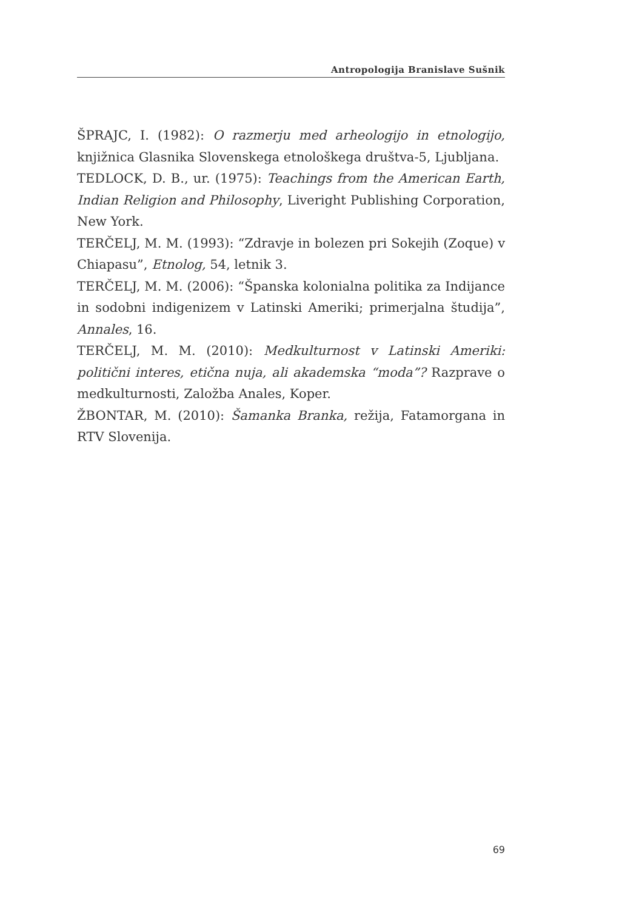Antropologija Branislave Sušnik
ŠPRAJC, I. (1982): O razmerju med arheologijo in etnologijo, knjižnica Glasnika Slovenskega etnološkega društva-5, Ljubljana.
TEDLOCK, D. B., ur. (1975): Teachings from the American Earth, Indian Religion and Philosophy, Liveright Publishing Corporation, New York.
TERČELJ, M. M. (1993): “Zdravje in bolezen pri Sokejih (Zoque) v Chiapasu”, Etnolog, 54, letnik 3.
TERČELJ, M. M. (2006): “Španska kolonialna politika za Indijance in sodobni indigenizem v Latinski Ameriki; primerjalna študija”, Annales, 16.
TERČELJ, M. M. (2010): Medkulturnost v Latinski Ameriki: politični interes, etična nuja, ali akademska “moda”? Razprave o medkulturnosti, Založba Anales, Koper.
ŽBONTAR, M. (2010): Šamanka Branka, režija, Fatamorgana in RTV Slovenija.
69